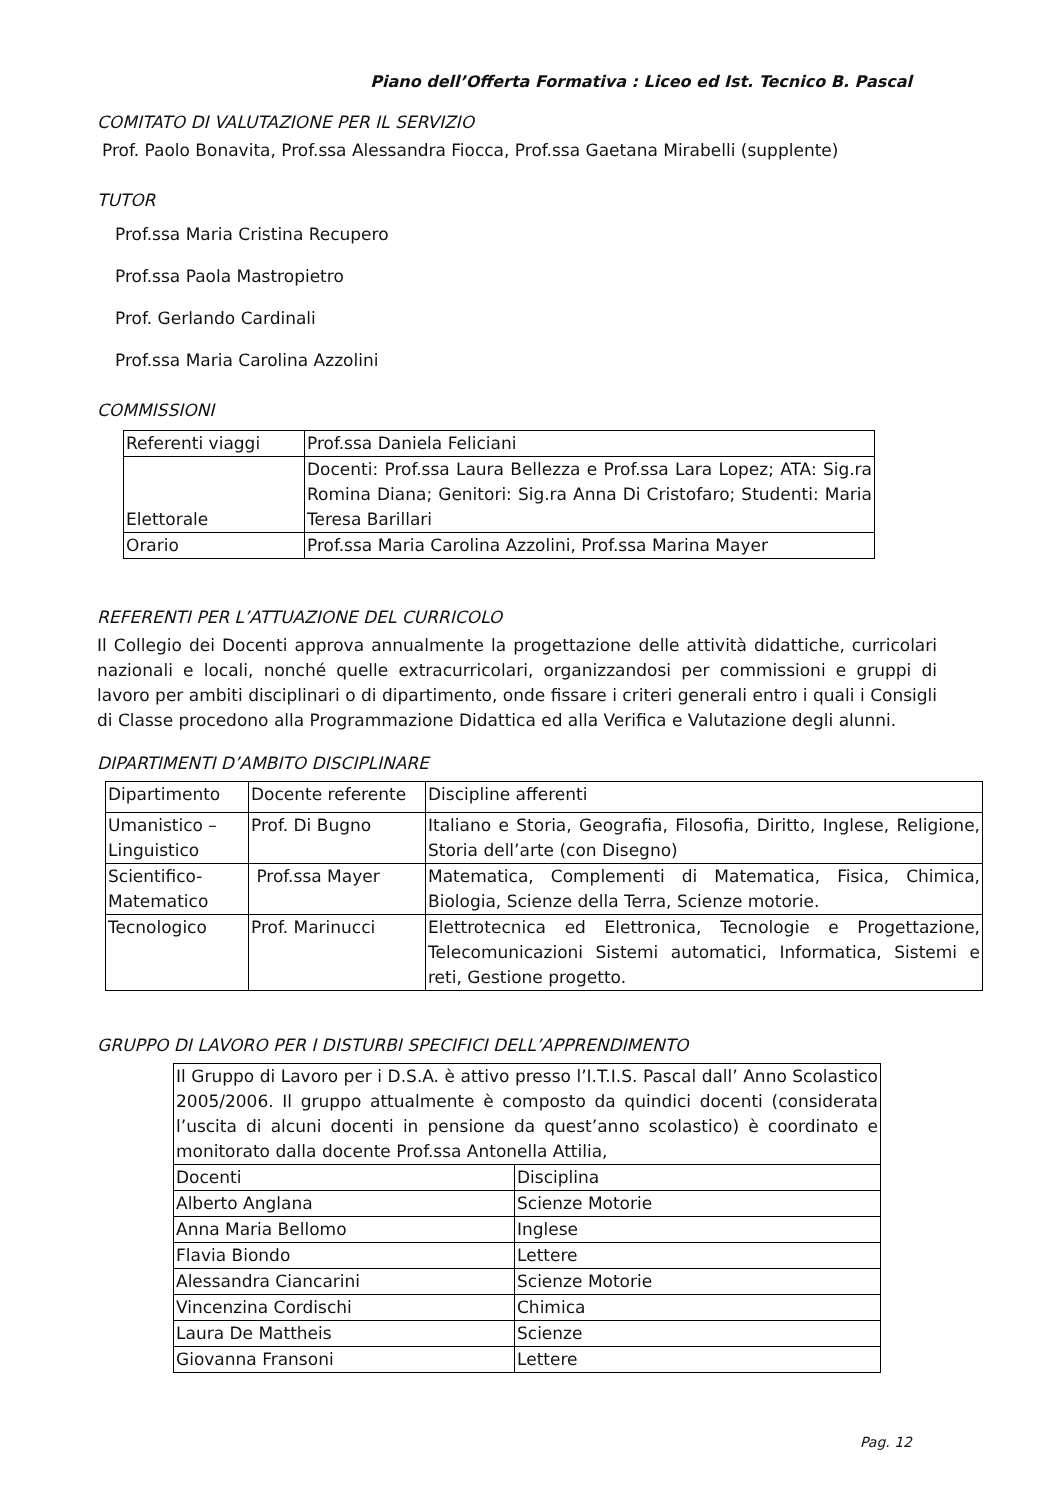Piano dell’Offerta Formativa : Liceo ed Ist. Tecnico B. Pascal
COMITATO DI VALUTAZIONE PER IL SERVIZIO
Prof. Paolo Bonavita, Prof.ssa Alessandra Fiocca, Prof.ssa Gaetana Mirabelli (supplente)
TUTOR
Prof.ssa Maria Cristina Recupero
Prof.ssa Paola Mastropietro
Prof. Gerlando Cardinali
Prof.ssa Maria Carolina Azzolini
COMMISSIONI
| Referenti viaggi | Prof.ssa Daniela Feliciani |
| Elettorale | Docenti: Prof.ssa Laura Bellezza e Prof.ssa Lara Lopez; ATA: Sig.ra Romina Diana; Genitori: Sig.ra Anna Di Cristofaro; Studenti: Maria Teresa Barillari |
| Orario | Prof.ssa Maria Carolina Azzolini, Prof.ssa Marina Mayer |
REFERENTI PER L’ATTUAZIONE DEL CURRICOLO
Il Collegio dei Docenti approva annualmente la progettazione delle attività didattiche, curricolari nazionali e locali, nonché quelle extracurricolari, organizzandosi per commissioni e gruppi di lavoro per ambiti disciplinari o di dipartimento, onde fissare i criteri generali entro i quali i Consigli di Classe procedono alla Programmazione Didattica ed alla Verifica e Valutazione degli alunni.
DIPARTIMENTI D’AMBITO DISCIPLINARE
| Dipartimento | Docente referente | Discipline afferenti |
| Umanistico – Linguistico | Prof. Di Bugno | Italiano e Storia, Geografia, Filosofia, Diritto, Inglese, Religione, Storia dell’arte (con Disegno) |
| Scientifico-Matematico | Prof.ssa Mayer | Matematica, Complementi di Matematica, Fisica, Chimica, Biologia, Scienze della Terra, Scienze motorie. |
| Tecnologico | Prof. Marinucci | Elettrotecnica ed Elettronica, Tecnologie e Progettazione, Telecomunicazioni Sistemi automatici, Informatica, Sistemi e reti, Gestione progetto. |
GRUPPO DI LAVORO PER I DISTURBI SPECIFICI DELL’APPRENDIMENTO
| Il Gruppo di Lavoro per i D.S.A. è attivo presso l’I.T.I.S. Pascal dall’ Anno Scolastico 2005/2006. Il gruppo attualmente è composto da quindici docenti (considerata l’uscita di alcuni docenti in pensione da quest’anno scolastico) è coordinato e monitorato dalla docente Prof.ssa Antonella Attilia, | |
| Docenti | Disciplina |
| Alberto Anglana | Scienze Motorie |
| Anna Maria Bellomo | Inglese |
| Flavia Biondo | Lettere |
| Alessandra Ciancarini | Scienze Motorie |
| Vincenzina Cordischi | Chimica |
| Laura De Mattheis | Scienze |
| Giovanna Fransoni | Lettere |
Pag. 12